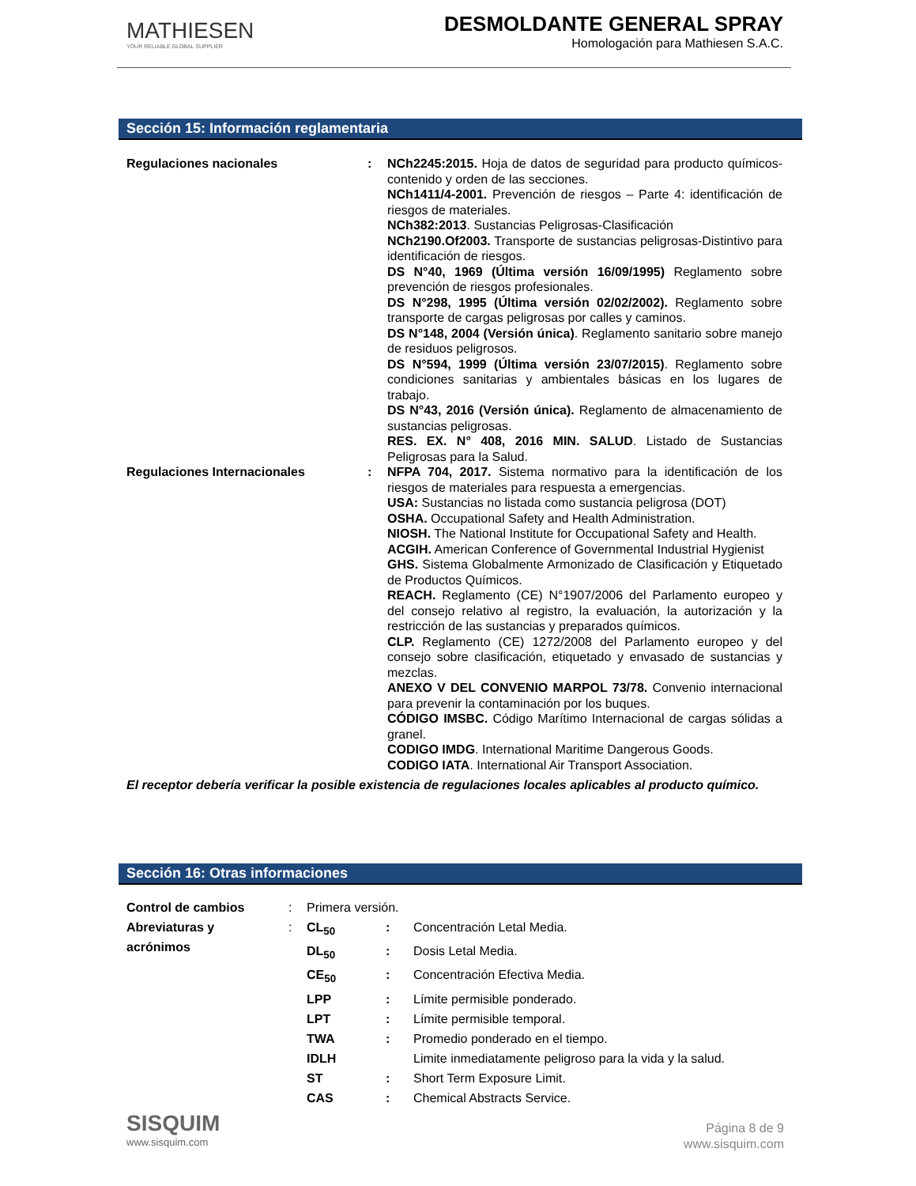MATHIESEN
YOUR RELIABLE GLOBAL SUPPLIER
DESMOLDANTE GENERAL SPRAY
Homologación para Mathiesen S.A.C.
Sección 15: Información reglamentaria
| Regulaciones nacionales | : | NCh2245:2015. Hoja de datos de seguridad para producto químicos-contenido y orden de las secciones. NCh1411/4-2001. Prevención de riesgos – Parte 4: identificación de riesgos de materiales. NCh382:2013 . Sustancias Peligrosas-Clasificación NCh2190.Of2003. Transporte de sustancias peligrosas-Distintivo para identificación de riesgos. DS N°40, 1969 (Última versión 16/09/1995) Reglamento sobre prevención de riesgos profesionales. DS N°298, 1995 (Última versión 02/02/2002). Reglamento sobre transporte de cargas peligrosas por calles y caminos. DS N°148, 2004 (Versión única) . Reglamento sanitario sobre manejo de residuos peligrosos. DS N°594, 1999 (Última versión 23/07/2015) . Reglamento sobre condiciones sanitarias y ambientales básicas en los lugares de trabajo. DS N°43, 2016 (Versión única). Reglamento de almacenamiento de sustancias peligrosas. RES. EX. N° 408, 2016 MIN. SALUD . Listado de Sustancias Peligrosas para la Salud. |
| Regulaciones Internacionales | : | NFPA 704, 2017. Sistema normativo para la identificación de los riesgos de materiales para respuesta a emergencias. USA: Sustancias no listada como sustancia peligrosa (DOT) OSHA. Occupational Safety and Health Administration. NIOSH. The National Institute for Occupational Safety and Health. ACGIH. American Conference of Governmental Industrial Hygienist GHS. Sistema Globalmente Armonizado de Clasificación y Etiquetado de Productos Químicos. REACH. Reglamento (CE) N°1907/2006 del Parlamento europeo y del consejo relativo al registro, la evaluación, la autorización y la restricción de las sustancias y preparados químicos. CLP. Reglamento (CE) 1272/2008 del Parlamento europeo y del consejo sobre clasificación, etiquetado y envasado de sustancias y mezclas. ANEXO V DEL CONVENIO MARPOL 73/78. Convenio internacional para prevenir la contaminación por los buques. CÓDIGO IMSBC. Código Marítimo Internacional de cargas sólidas a granel. CODIGO IMDG . International Maritime Dangerous Goods. CODIGO IATA . International Air Transport Association. |
El receptor debería verificar la posible existencia de regulaciones locales aplicables al producto químico.
Sección 16: Otras informaciones
| Control de cambios | : | Primera versión. | | |
| Abreviaturas y acrónimos | : | CL<sub>50</sub> | : | Concentración Letal Media. |
| | | DL<sub>50</sub> | : | Dosis Letal Media. |
| | | CE<sub>50</sub> | : | Concentración Efectiva Media. |
| | | LPP | : | Límite permisible ponderado. |
| | | LPT | : | Límite permisible temporal. |
| | | TWA | : | Promedio ponderado en el tiempo. |
| | | IDLH | | Limite inmediatamente peligroso para la vida y la salud. |
| | | ST | : | Short Term Exposure Limit. |
| | | CAS | : | Chemical Abstracts Service. |
SISQUIM
www.sisquim.com
Página 8 de 9
www.sisquim.com